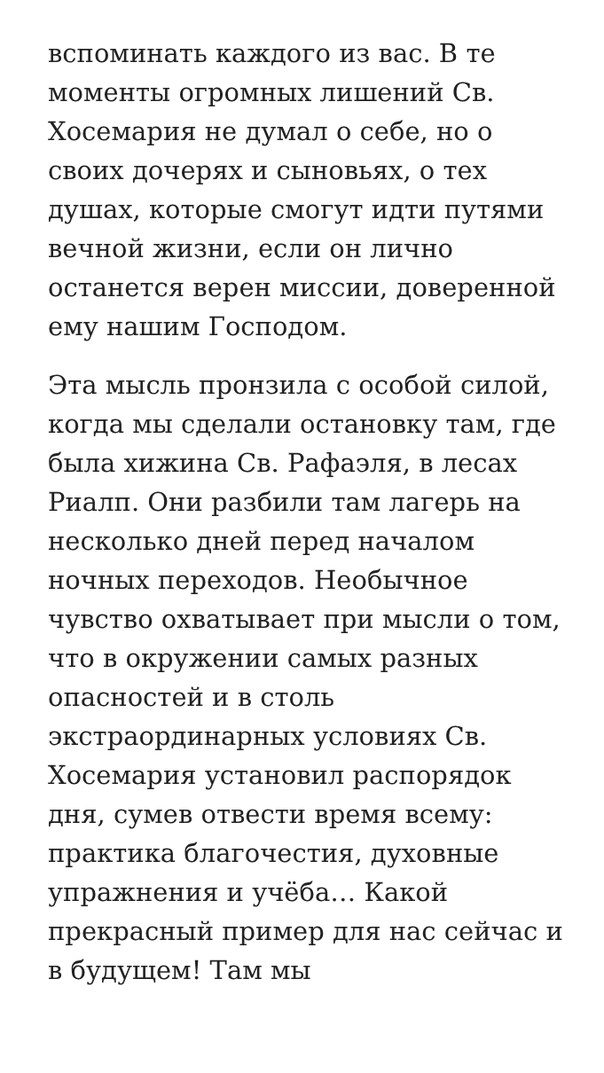вспоминать каждого из вас. В те моменты огромных лишений Св. Хосемария не думал о себе, но о своих дочерях и сыновьях, о тех душах, которые смогут идти путями вечной жизни, если он лично останется верен миссии, доверенной ему нашим Господом.
Эта мысль пронзила с особой силой, когда мы сделали остановку там, где была хижина Св. Рафаэля, в лесах Риалп. Они разбили там лагерь на несколько дней перед началом ночных переходов. Необычное чувство охватывает при мысли о том, что в окружении самых разных опасностей и в столь экстраординарных условиях Св. Хосемария установил распорядок дня, сумев отвести время всему: практика благочестия, духовные упражнения и учёба… Какой прекрасный пример для нас сейчас и в будущем! Там мы